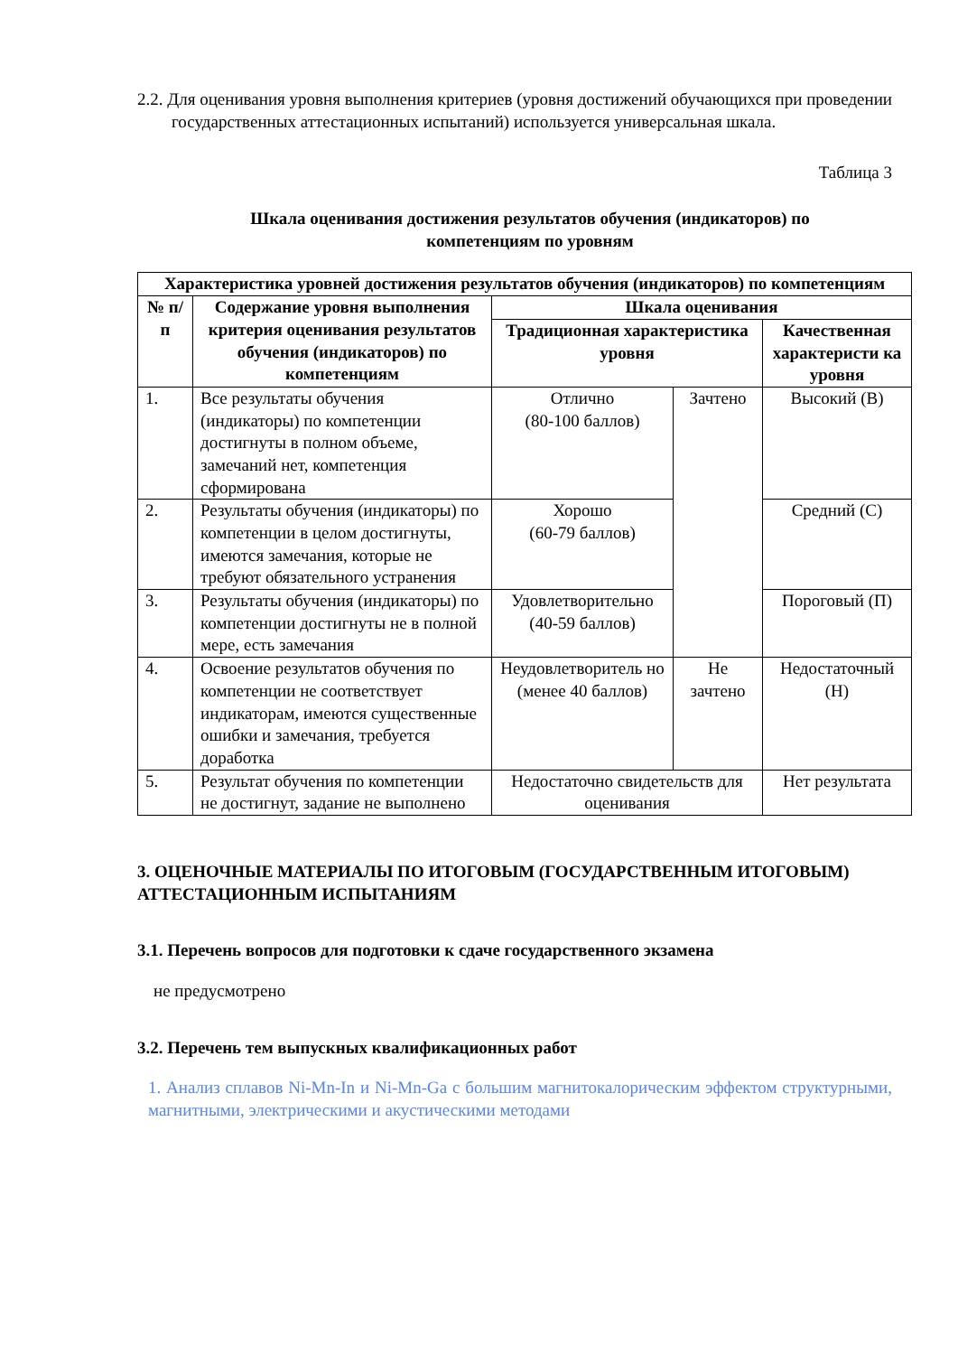2.2. Для оценивания уровня выполнения критериев (уровня достижений обучающихся при проведении государственных аттестационных испытаний) используется универсальная шкала.
Таблица 3
Шкала оценивания достижения результатов обучения (индикаторов) по
компетенциям по уровням
| Характеристика уровней достижения результатов обучения (индикаторов) по компетенциям | | | | |
| --- | --- | --- | --- | --- |
| № п/п | Содержание уровня выполнения критерия оценивания результатов обучения (индикаторов) по компетенциям | Шкала оценивания | | |
| | | Традиционная характеристика уровня | | Качественная характеристи ка уровня |
| 1. | Все результаты обучения (индикаторы) по компетенции достигнуты в полном объеме, замечаний нет, компетенция сформирована | Отлично (80-100 баллов) | Зачтено | Высокий (В) |
| 2. | Результаты обучения (индикаторы) по компетенции в целом достигнуты, имеются замечания, которые не требуют обязательного устранения | Хорошо (60-79 баллов) | | Средний (С) |
| 3. | Результаты обучения (индикаторы) по компетенции достигнуты не в полной мере, есть замечания | Удовлетворительно (40-59 баллов) | | Пороговый (П) |
| 4. | Освоение результатов обучения по компетенции не соответствует индикаторам, имеются существенные ошибки и замечания, требуется доработка | Неудовлетворитель но (менее 40 баллов) | Не зачтено | Недостаточный (Н) |
| 5. | Результат обучения по компетенции не достигнут, задание не выполнено | Недостаточно свидетельств для оценивания | | Нет результата |
3. ОЦЕНОЧНЫЕ МАТЕРИАЛЫ ПО ИТОГОВЫМ (ГОСУДАРСТВЕННЫМ ИТОГОВЫМ) АТТЕСТАЦИОННЫМ ИСПЫТАНИЯМ
3.1. Перечень вопросов для подготовки к сдаче государственного экзамена
не предусмотрено
3.2. Перечень тем выпускных квалификационных работ
1. Анализ сплавов Ni-Mn-In и Ni-Mn-Ga с большим магнитокалорическим эффектом структурными, магнитными, электрическими и акустическими методами